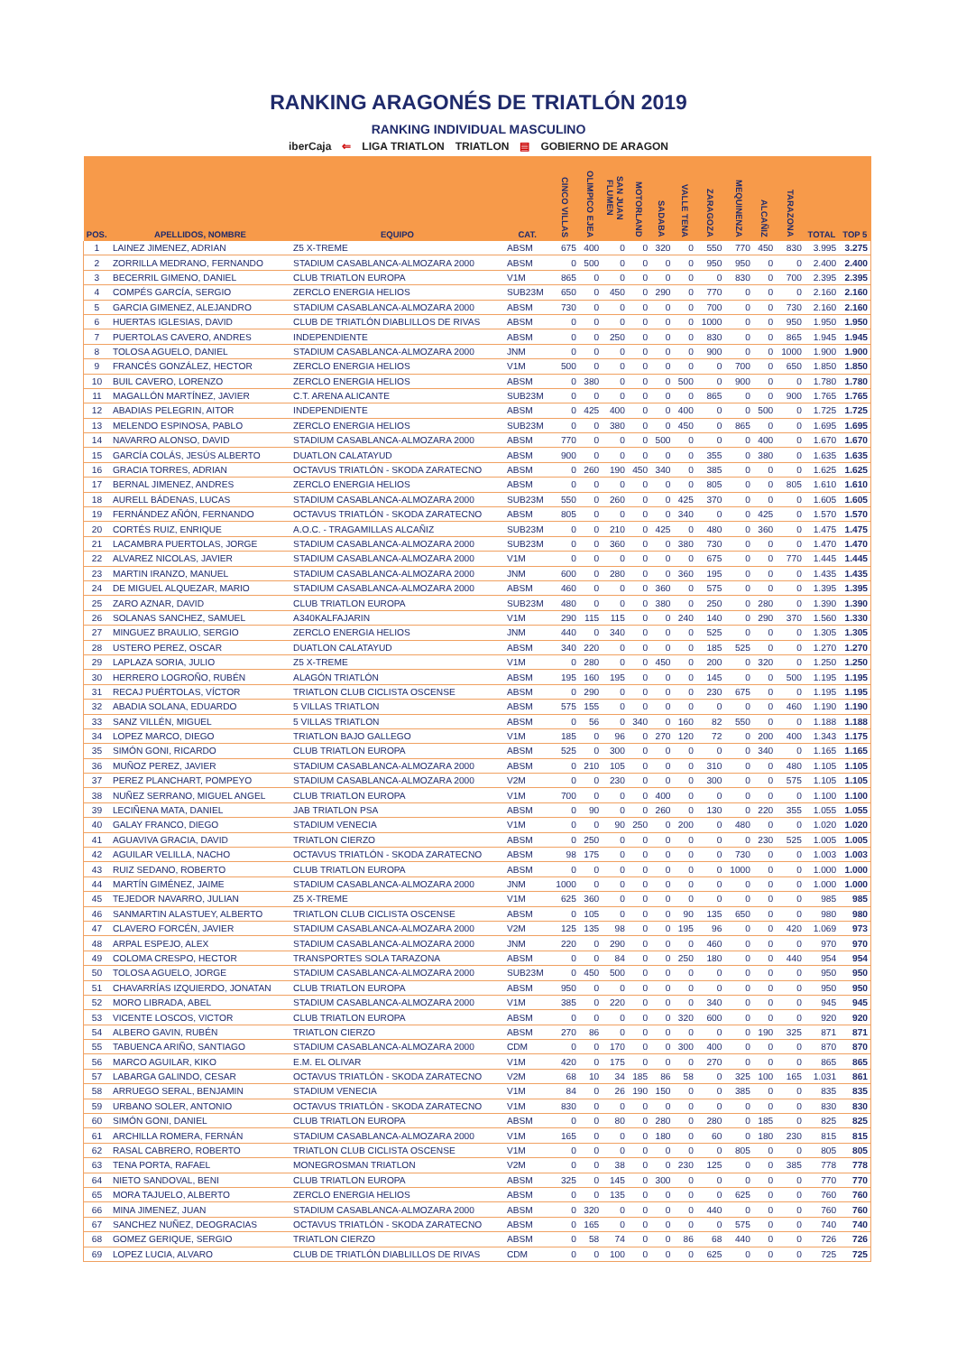RANKING ARAGONÉS DE TRIATLÓN 2019
RANKING INDIVIDUAL MASCULINO
iberCaja ⇐ LIGA TRIATLON TRIATLON ▤ GOBIERNO DE ARAGON
| POS. | APELLIDOS, NOMBRE | EQUIPO | CAT. | CINCO VILLAS | OLIMPICO EJEA | SAN JUAN FLUMEN | MOTORLAND | SADABA | VALLE TENA | ZARAGOZA | MEQUINENZA | ALCAÑIZ | TARAZONA | TOTAL | TOP 5 |
| --- | --- | --- | --- | --- | --- | --- | --- | --- | --- | --- | --- | --- | --- | --- | --- |
| 1 | LAINEZ JIMENEZ, ADRIAN | Z5 X-TREME | ABSM | 675 | 400 | 0 | 0 | 320 | 0 | 550 | 770 | 450 | 830 | 3.995 | 3.275 |
| 2 | ZORRILLA MEDRANO, FERNANDO | STADIUM CASABLANCA-ALMOZARA 2000 | ABSM | 0 | 500 | 0 | 0 | 0 | 0 | 950 | 950 | 0 | 0 | 2.400 | 2.400 |
| 3 | BECERRIL GIMENO, DANIEL | CLUB TRIATLON EUROPA | V1M | 865 | 0 | 0 | 0 | 0 | 0 | 0 | 830 | 0 | 700 | 2.395 | 2.395 |
| 4 | COMPÉS GARCÍA, SERGIO | ZERCLO ENERGIA HELIOS | SUB23M | 650 | 0 | 450 | 0 | 290 | 0 | 770 | 0 | 0 | 0 | 2.160 | 2.160 |
| 5 | GARCIA GIMENEZ, ALEJANDRO | STADIUM CASABLANCA-ALMOZARA 2000 | ABSM | 730 | 0 | 0 | 0 | 0 | 0 | 700 | 0 | 0 | 730 | 2.160 | 2.160 |
| 6 | HUERTAS IGLESIAS, DAVID | CLUB DE TRIATLÓN DIABLILLOS DE RIVAS | ABSM | 0 | 0 | 0 | 0 | 0 | 0 | 1000 | 0 | 0 | 950 | 1.950 | 1.950 |
| 7 | PUERTOLAS CAVERO, ANDRES | INDEPENDIENTE | ABSM | 0 | 0 | 250 | 0 | 0 | 0 | 830 | 0 | 0 | 865 | 1.945 | 1.945 |
| 8 | TOLOSA AGUELO, DANIEL | STADIUM CASABLANCA-ALMOZARA 2000 | JNM | 0 | 0 | 0 | 0 | 0 | 0 | 900 | 0 | 0 | 1000 | 1.900 | 1.900 |
| 9 | FRANCÉS GONZÁLEZ, HECTOR | ZERCLO ENERGIA HELIOS | V1M | 500 | 0 | 0 | 0 | 0 | 0 | 0 | 700 | 0 | 650 | 1.850 | 1.850 |
| 10 | BUIL CAVERO, LORENZO | ZERCLO ENERGIA HELIOS | ABSM | 0 | 380 | 0 | 0 | 0 | 500 | 0 | 900 | 0 | 0 | 1.780 | 1.780 |
| 11 | MAGALLÓN MARTÍNEZ, JAVIER | C.T. ARENA ALICANTE | SUB23M | 0 | 0 | 0 | 0 | 0 | 0 | 865 | 0 | 0 | 900 | 1.765 | 1.765 |
| 12 | ABADIAS PELEGRIN, AITOR | INDEPENDIENTE | ABSM | 0 | 425 | 400 | 0 | 0 | 400 | 0 | 0 | 500 | 0 | 1.725 | 1.725 |
| 13 | MELENDO ESPINOSA, PABLO | ZERCLO ENERGIA HELIOS | SUB23M | 0 | 0 | 380 | 0 | 0 | 450 | 0 | 865 | 0 | 0 | 1.695 | 1.695 |
| 14 | NAVARRO ALONSO, DAVID | STADIUM CASABLANCA-ALMOZARA 2000 | ABSM | 770 | 0 | 0 | 0 | 500 | 0 | 0 | 0 | 400 | 0 | 1.670 | 1.670 |
| 15 | GARCÍA COLÁS, JESÚS ALBERTO | DUATLON CALATAYUD | ABSM | 900 | 0 | 0 | 0 | 0 | 0 | 355 | 0 | 380 | 0 | 1.635 | 1.635 |
| 16 | GRACIA TORRES, ADRIAN | OCTAVUS TRIATLÓN - SKODA ZARATECNO | ABSM | 0 | 260 | 190 | 450 | 340 | 0 | 385 | 0 | 0 | 0 | 1.625 | 1.625 |
| 17 | BERNAL JIMENEZ, ANDRES | ZERCLO ENERGIA HELIOS | ABSM | 0 | 0 | 0 | 0 | 0 | 0 | 805 | 0 | 0 | 805 | 1.610 | 1.610 |
| 18 | AURELL BÁDENAS, LUCAS | STADIUM CASABLANCA-ALMOZARA 2000 | SUB23M | 550 | 0 | 260 | 0 | 0 | 425 | 370 | 0 | 0 | 0 | 1.605 | 1.605 |
| 19 | FERNÁNDEZ AÑÓN, FERNANDO | OCTAVUS TRIATLÓN - SKODA ZARATECNO | ABSM | 805 | 0 | 0 | 0 | 0 | 340 | 0 | 0 | 425 | 0 | 1.570 | 1.570 |
| 20 | CORTÉS RUIZ, ENRIQUE | A.O.C. - TRAGAMILLAS ALCAÑIZ | SUB23M | 0 | 0 | 210 | 0 | 425 | 0 | 480 | 0 | 360 | 0 | 1.475 | 1.475 |
| 21 | LACAMBRA PUERTOLAS, JORGE | STADIUM CASABLANCA-ALMOZARA 2000 | SUB23M | 0 | 0 | 360 | 0 | 0 | 380 | 730 | 0 | 0 | 0 | 1.470 | 1.470 |
| 22 | ALVAREZ NICOLAS, JAVIER | STADIUM CASABLANCA-ALMOZARA 2000 | V1M | 0 | 0 | 0 | 0 | 0 | 0 | 675 | 0 | 0 | 770 | 1.445 | 1.445 |
| 23 | MARTIN IRANZO, MANUEL | STADIUM CASABLANCA-ALMOZARA 2000 | JNM | 600 | 0 | 280 | 0 | 0 | 360 | 195 | 0 | 0 | 0 | 1.435 | 1.435 |
| 24 | DE MIGUEL ALQUEZAR, MARIO | STADIUM CASABLANCA-ALMOZARA 2000 | ABSM | 460 | 0 | 0 | 0 | 360 | 0 | 575 | 0 | 0 | 0 | 1.395 | 1.395 |
| 25 | ZARO AZNAR, DAVID | CLUB TRIATLON EUROPA | SUB23M | 480 | 0 | 0 | 0 | 380 | 0 | 250 | 0 | 280 | 0 | 1.390 | 1.390 |
| 26 | SOLANAS SANCHEZ, SAMUEL | A340KALFAJARIN | V1M | 290 | 115 | 115 | 0 | 0 | 240 | 140 | 0 | 290 | 370 | 1.560 | 1.330 |
| 27 | MINGUEZ BRAULIO, SERGIO | ZERCLO ENERGIA HELIOS | JNM | 440 | 0 | 340 | 0 | 0 | 0 | 525 | 0 | 0 | 0 | 1.305 | 1.305 |
| 28 | USTERO PEREZ, OSCAR | DUATLON CALATAYUD | ABSM | 340 | 220 | 0 | 0 | 0 | 0 | 185 | 525 | 0 | 0 | 1.270 | 1.270 |
| 29 | LAPLAZA SORIA, JULIO | Z5 X-TREME | V1M | 0 | 280 | 0 | 0 | 450 | 0 | 200 | 0 | 320 | 0 | 1.250 | 1.250 |
| 30 | HERRERO LOGROÑO, RUBÉN | ALAGÓN TRIATLÓN | ABSM | 195 | 160 | 195 | 0 | 0 | 0 | 145 | 0 | 0 | 500 | 1.195 | 1.195 |
| 31 | RECAJ PUÉRTOLAS, VÍCTOR | TRIATLON CLUB CICLISTA OSCENSE | ABSM | 0 | 290 | 0 | 0 | 0 | 0 | 230 | 675 | 0 | 0 | 1.195 | 1.195 |
| 32 | ABADIA SOLANA, EDUARDO | 5 VILLAS TRIATLON | ABSM | 575 | 155 | 0 | 0 | 0 | 0 | 0 | 0 | 0 | 460 | 1.190 | 1.190 |
| 33 | SANZ VILLÉN, MIGUEL | 5 VILLAS TRIATLON | ABSM | 0 | 56 | 0 | 340 | 0 | 160 | 82 | 550 | 0 | 0 | 1.188 | 1.188 |
| 34 | LOPEZ MARCO, DIEGO | TRIATLON BAJO GALLEGO | V1M | 185 | 0 | 96 | 0 | 270 | 120 | 72 | 0 | 200 | 400 | 1.343 | 1.175 |
| 35 | SIMÓN GONI, RICARDO | CLUB TRIATLON EUROPA | ABSM | 525 | 0 | 300 | 0 | 0 | 0 | 0 | 0 | 340 | 0 | 1.165 | 1.165 |
| 36 | MUÑOZ PEREZ, JAVIER | STADIUM CASABLANCA-ALMOZARA 2000 | ABSM | 0 | 210 | 105 | 0 | 0 | 0 | 310 | 0 | 0 | 480 | 1.105 | 1.105 |
| 37 | PEREZ PLANCHART, POMPEYO | STADIUM CASABLANCA-ALMOZARA 2000 | V2M | 0 | 0 | 230 | 0 | 0 | 0 | 300 | 0 | 0 | 575 | 1.105 | 1.105 |
| 38 | NUÑEZ SERRANO, MIGUEL ANGEL | CLUB TRIATLON EUROPA | V1M | 700 | 0 | 0 | 0 | 400 | 0 | 0 | 0 | 0 | 0 | 1.100 | 1.100 |
| 39 | LECIÑENA MATA, DANIEL | JAB TRIATLON PSA | ABSM | 0 | 90 | 0 | 0 | 260 | 0 | 130 | 0 | 220 | 355 | 1.055 | 1.055 |
| 40 | GALAY FRANCO, DIEGO | STADIUM VENECIA | V1M | 0 | 0 | 90 | 250 | 0 | 200 | 0 | 480 | 0 | 0 | 1.020 | 1.020 |
| 41 | AGUAVIVA GRACIA, DAVID | TRIATLON CIERZO | ABSM | 0 | 250 | 0 | 0 | 0 | 0 | 0 | 0 | 230 | 525 | 1.005 | 1.005 |
| 42 | AGUILAR VELILLA, NACHO | OCTAVUS TRIATLÓN - SKODA ZARATECNO | ABSM | 98 | 175 | 0 | 0 | 0 | 0 | 0 | 730 | 0 | 0 | 1.003 | 1.003 |
| 43 | RUIZ SEDANO, ROBERTO | CLUB TRIATLON EUROPA | ABSM | 0 | 0 | 0 | 0 | 0 | 0 | 0 | 1000 | 0 | 0 | 1.000 | 1.000 |
| 44 | MARTÍN GIMÉNEZ, JAIME | STADIUM CASABLANCA-ALMOZARA 2000 | JNM | 1000 | 0 | 0 | 0 | 0 | 0 | 0 | 0 | 0 | 0 | 1.000 | 1.000 |
| 45 | TEJEDOR NAVARRO, JULIAN | Z5 X-TREME | V1M | 625 | 360 | 0 | 0 | 0 | 0 | 0 | 0 | 0 | 0 | 985 | 985 |
| 46 | SANMARTIN ALASTUEY, ALBERTO | TRIATLON CLUB CICLISTA OSCENSE | ABSM | 0 | 105 | 0 | 0 | 0 | 90 | 135 | 650 | 0 | 0 | 980 | 980 |
| 47 | CLAVERO FORCÉN, JAVIER | STADIUM CASABLANCA-ALMOZARA 2000 | V2M | 125 | 135 | 98 | 0 | 0 | 195 | 96 | 0 | 0 | 420 | 1.069 | 973 |
| 48 | ARPAL ESPEJO, ALEX | STADIUM CASABLANCA-ALMOZARA 2000 | JNM | 220 | 0 | 290 | 0 | 0 | 0 | 460 | 0 | 0 | 0 | 970 | 970 |
| 49 | COLOMA CRESPO, HECTOR | TRANSPORTES SOLA TARAZONA | ABSM | 0 | 0 | 84 | 0 | 0 | 250 | 180 | 0 | 0 | 440 | 954 | 954 |
| 50 | TOLOSA AGUELO, JORGE | STADIUM CASABLANCA-ALMOZARA 2000 | SUB23M | 0 | 450 | 500 | 0 | 0 | 0 | 0 | 0 | 0 | 0 | 950 | 950 |
| 51 | CHAVARRÍAS IZQUIERDO, JONATAN | CLUB TRIATLON EUROPA | ABSM | 950 | 0 | 0 | 0 | 0 | 0 | 0 | 0 | 0 | 0 | 950 | 950 |
| 52 | MORO LIBRADA, ABEL | STADIUM CASABLANCA-ALMOZARA 2000 | V1M | 385 | 0 | 220 | 0 | 0 | 0 | 340 | 0 | 0 | 0 | 945 | 945 |
| 53 | VICENTE LOSCOS, VICTOR | CLUB TRIATLON EUROPA | ABSM | 0 | 0 | 0 | 0 | 0 | 320 | 600 | 0 | 0 | 0 | 920 | 920 |
| 54 | ALBERO GAVIN, RUBÉN | TRIATLON CIERZO | ABSM | 270 | 86 | 0 | 0 | 0 | 0 | 0 | 0 | 190 | 325 | 871 | 871 |
| 55 | TABUENCA ARIÑO, SANTIAGO | STADIUM CASABLANCA-ALMOZARA 2000 | CDM | 0 | 0 | 170 | 0 | 0 | 300 | 400 | 0 | 0 | 0 | 870 | 870 |
| 56 | MARCO AGUILAR, KIKO | E.M. EL OLIVAR | V1M | 420 | 0 | 175 | 0 | 0 | 0 | 270 | 0 | 0 | 0 | 865 | 865 |
| 57 | LABARGA GALINDO, CESAR | OCTAVUS TRIATLÓN - SKODA ZARATECNO | V2M | 68 | 10 | 34 | 185 | 86 | 58 | 0 | 325 | 100 | 165 | 1.031 | 861 |
| 58 | ARRUEGO SERAL, BENJAMIN | STADIUM VENECIA | V1M | 84 | 0 | 26 | 190 | 150 | 0 | 0 | 385 | 0 | 0 | 835 | 835 |
| 59 | URBANO SOLER, ANTONIO | OCTAVUS TRIATLÓN - SKODA ZARATECNO | V1M | 830 | 0 | 0 | 0 | 0 | 0 | 0 | 0 | 0 | 0 | 830 | 830 |
| 60 | SIMÓN GONI, DANIEL | CLUB TRIATLON EUROPA | ABSM | 0 | 0 | 80 | 0 | 280 | 0 | 280 | 0 | 185 | 0 | 825 | 825 |
| 61 | ARCHILLA ROMERA, FERNÁN | STADIUM CASABLANCA-ALMOZARA 2000 | V1M | 165 | 0 | 0 | 0 | 180 | 0 | 60 | 0 | 180 | 230 | 815 | 815 |
| 62 | RASAL CABRERO, ROBERTO | TRIATLON CLUB CICLISTA OSCENSE | V1M | 0 | 0 | 0 | 0 | 0 | 0 | 0 | 805 | 0 | 0 | 805 | 805 |
| 63 | TENA PORTA, RAFAEL | MONEGROSMAN TRIATLON | V2M | 0 | 0 | 38 | 0 | 0 | 230 | 125 | 0 | 0 | 385 | 778 | 778 |
| 64 | NIETO SANDOVAL, BENI | CLUB TRIATLON EUROPA | ABSM | 325 | 0 | 145 | 0 | 300 | 0 | 0 | 0 | 0 | 0 | 770 | 770 |
| 65 | MORA TAJUELO, ALBERTO | ZERCLO ENERGIA HELIOS | ABSM | 0 | 0 | 135 | 0 | 0 | 0 | 0 | 625 | 0 | 0 | 760 | 760 |
| 66 | MINA JIMENEZ, JUAN | STADIUM CASABLANCA-ALMOZARA 2000 | ABSM | 0 | 320 | 0 | 0 | 0 | 0 | 440 | 0 | 0 | 0 | 760 | 760 |
| 67 | SANCHEZ NUÑEZ, DEOGRACIAS | OCTAVUS TRIATLÓN - SKODA ZARATECNO | ABSM | 0 | 165 | 0 | 0 | 0 | 0 | 0 | 575 | 0 | 0 | 740 | 740 |
| 68 | GOMEZ GERIQUE, SERGIO | TRIATLON CIERZO | ABSM | 0 | 58 | 74 | 0 | 0 | 86 | 68 | 440 | 0 | 0 | 726 | 726 |
| 69 | LOPEZ LUCIA, ALVARO | CLUB DE TRIATLÓN DIABLILLOS DE RIVAS | CDM | 0 | 0 | 100 | 0 | 0 | 0 | 625 | 0 | 0 | 0 | 725 | 725 |